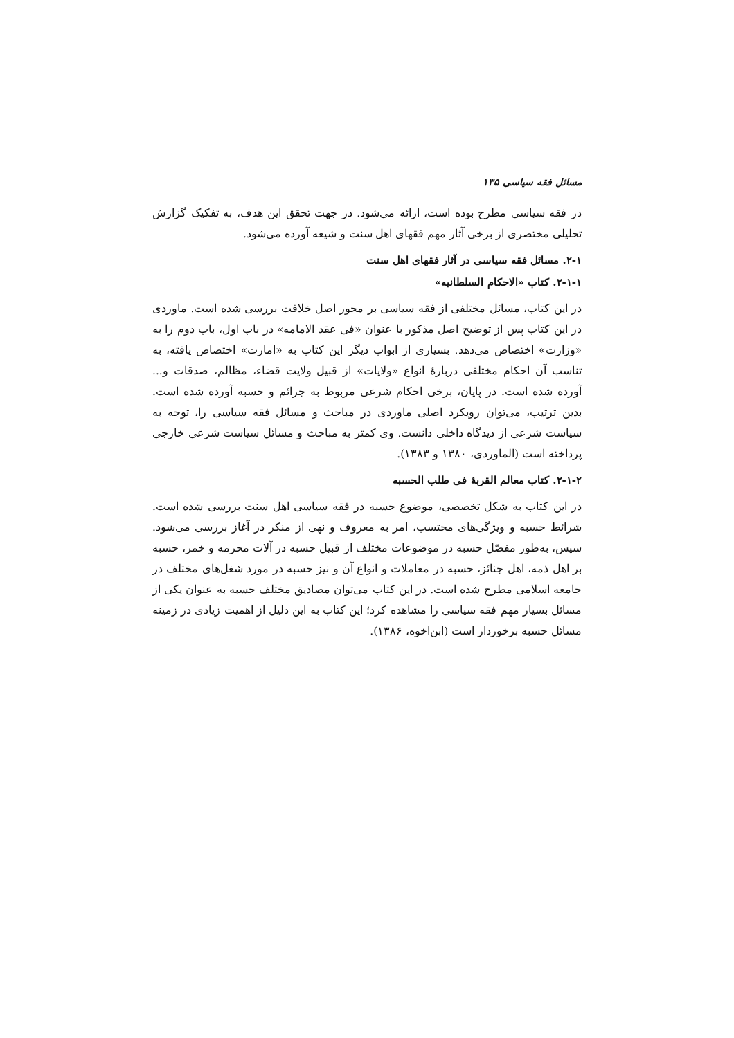مسائل فقه سیاسی ۱۳۵
در فقه سیاسی مطرح بوده است، ارائه می‌شود. در جهت تحقق این هدف، به تفکیک گزارش تحلیلی مختصری از برخی آثار مهم فقهای اهل سنت و شیعه آورده می‌شود.
۲-۱. مسائل فقه سیاسی در آثار فقهای اهل سنت
۲-۱-۱. کتاب «الاحکام السلطانیه»
در این کتاب، مسائل مختلفی از فقه سیاسی بر محور اصل خلافت بررسی شده است. ماوردی در این کتاب پس از توضیح اصل مذکور با عنوان «فی عقد الامامه» در باب اول، باب دوم را به «وزارت» اختصاص می‌دهد. بسیاری از ابواب دیگر این کتاب به «امارت» اختصاص یافته، به تناسب آن احکام مختلفی دربارهٔ انواع «ولایات» از قبیل ولایت قضاء، مظالم، صدقات و... آورده شده است. در پایان، برخی احکام شرعی مربوط به جرائم و حسبه آورده شده است. بدین ترتیب، می‌توان رویکرد اصلی ماوردی در مباحث و مسائل فقه سیاسی را، توجه به سیاست شرعی از دیدگاه داخلی دانست. وی کمتر به مباحث و مسائل سیاست شرعی خارجی پرداخته است (الماوردی، ۱۳۸۰ و ۱۳۸۳).
۲-۱-۲. کتاب معالم القربهٔ فی طلب الحسبه
در این کتاب به شکل تخصصی، موضوع حسبه در فقه سیاسی اهل سنت بررسی شده است. شرائط حسبه و ویژگی‌های محتسب، امر به معروف و نهی از منکر در آغاز بررسی می‌شود. سپس، به‌طور مفصّل حسبه در موضوعات مختلف از قبیل حسبه در آلات محرمه و خمر، حسبه بر اهل ذمه، اهل جنائز، حسبه در معاملات و انواع آن و نیز حسبه در مورد شغل‌های مختلف در جامعه اسلامی مطرح شده است. در این کتاب می‌توان مصادیق مختلف حسبه به عنوان یکی از مسائل بسیار مهم فقه سیاسی را مشاهده کرد؛ این کتاب به این دلیل از اهمیت زیادی در زمینه مسائل حسبه برخوردار است (ابن‌اخوه، ۱۳۸۶).